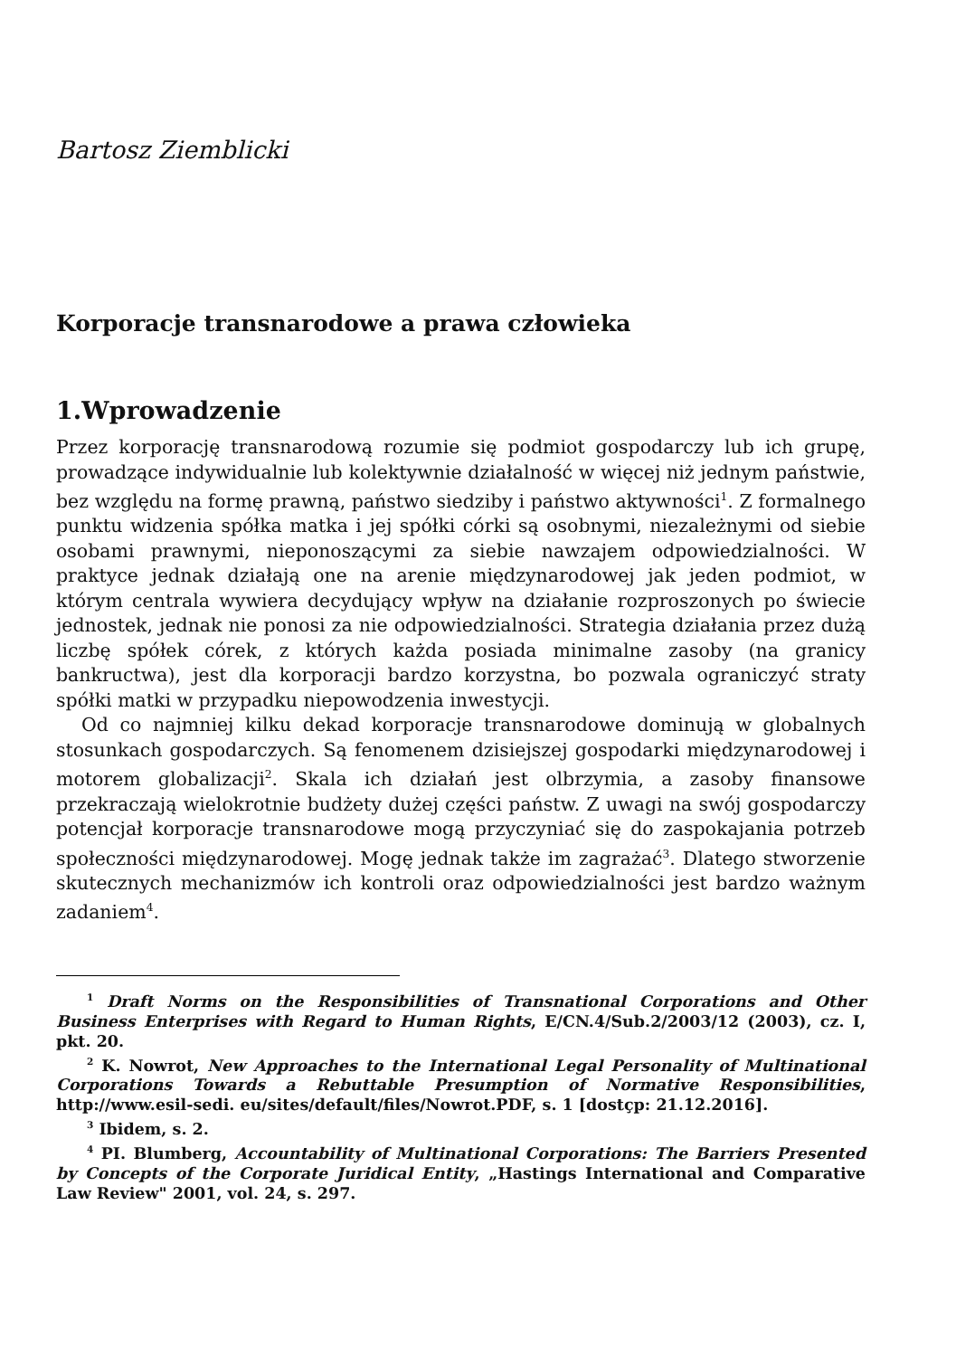Bartosz Ziemblicki
Korporacje transnarodowe a prawa człowieka
1.Wprowadzenie
Przez korporację transnarodową rozumie się podmiot gospodarczy lub ich grupę, prowadzące indywidualnie lub kolektywnie działalność w więcej niż jednym państwie, bez względu na formę prawną, państwo siedziby i państwo aktywności<sup>1</sup>. Z formalnego punktu widzenia spółka matka i jej spółki córki są osobnymi, niezależnymi od siebie osobami prawnymi, nieponoszącymi za siebie nawzajem odpowiedzialności. W praktyce jednak działają one na arenie międzynarodowej jak jeden podmiot, w którym centrala wywiera decydujący wpływ na działanie rozproszonych po świecie jednostek, jednak nie ponosi za nie odpowiedzialności. Strategia działania przez dużą liczbę spółek córek, z których każda posiada minimalne zasoby (na granicy bankructwa), jest dla korporacji bardzo korzystna, bo pozwala ograniczyć straty spółki matki w przypadku niepowodzenia inwestycji.
Od co najmniej kilku dekad korporacje transnarodowe dominują w globalnych stosunkach gospodarczych. Są fenomenem dzisiejszej gospodarki międzynarodowej i motorem globalizacji<sup>2</sup>. Skala ich działań jest olbrzymia, a zasoby finansowe przekraczają wielokrotnie budżety dużej części państw. Z uwagi na swój gospodarczy potencjał korporacje transnarodowe mogą przyczyniać się do zaspokajania potrzeb społeczności międzynarodowej. Mogę jednak także im zagrażać<sup>3</sup>. Dlatego stworzenie skutecznych mechanizmów ich kontroli oraz odpowiedzialności jest bardzo ważnym zadaniem<sup>4</sup>.
<sup>1</sup> Draft Norms on the Responsibilities of Transnational Corporations and Other Business Enterprises with Regard to Human Rights, E/CN.4/Sub.2/2003/12 (2003), cz. I, pkt. 20.
<sup>2</sup> K. Nowrot, New Approaches to the International Legal Personality of Multinational Corporations Towards a Rebuttable Presumption of Normative Responsibilities, http://www.esil-sedi. eu/sites/default/files/Nowrot.PDF, s. 1 [dostçp: 21.12.2016].
<sup>3</sup> Ibidem, s. 2.
<sup>4</sup> PI. Blumberg, Accountability of Multinational Corporations: The Barriers Presented by Concepts of the Corporate Juridical Entity, „Hastings International and Comparative Law Review" 2001, vol. 24, s. 297.